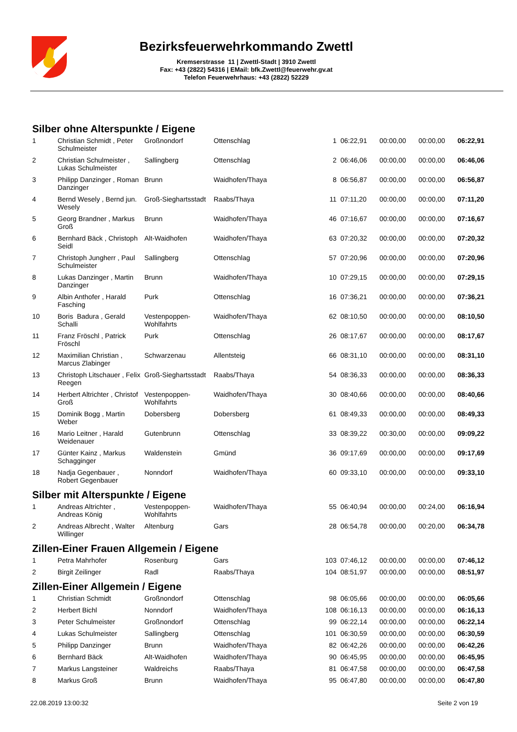Bezirksfeuerwehrkommando Zwettl
Kremserstrasse 11 | Zwettl-Stadt | 3910 Zwettl
Fax: +43 (2822) 54316 | EMail: bfk.Zwettl@feuerwehr.gv.at
Telefon Feuerwehrhaus: +43 (2822) 52229
Silber ohne Alterspunkte / Eigene
| 1 | Christian Schmidt , Peter Schulmeister | Großnondorf | Ottenschlag | 1 | 06:22,91 | 00:00,00 | 00:00,00 | 06:22,91 |
| 2 | Christian Schulmeister , Lukas Schulmeister | Sallingberg | Ottenschlag | 2 | 06:46,06 | 00:00,00 | 00:00,00 | 06:46,06 |
| 3 | Philipp Danzinger , Roman Danzinger | Brunn | Waidhofen/Thaya | 8 | 06:56,87 | 00:00,00 | 00:00,00 | 06:56,87 |
| 4 | Bernd Wesely , Bernd jun. Wesely | Groß-Sieghartsstadt | Raabs/Thaya | 11 | 07:11,20 | 00:00,00 | 00:00,00 | 07:11,20 |
| 5 | Georg Brandner , Markus Groß | Brunn | Waidhofen/Thaya | 46 | 07:16,67 | 00:00,00 | 00:00,00 | 07:16,67 |
| 6 | Bernhard Bäck , Christoph Seidl | Alt-Waidhofen | Waidhofen/Thaya | 63 | 07:20,32 | 00:00,00 | 00:00,00 | 07:20,32 |
| 7 | Christoph Jungherr , Paul Schulmeister | Sallingberg | Ottenschlag | 57 | 07:20,96 | 00:00,00 | 00:00,00 | 07:20,96 |
| 8 | Lukas Danzinger , Martin Danzinger | Brunn | Waidhofen/Thaya | 10 | 07:29,15 | 00:00,00 | 00:00,00 | 07:29,15 |
| 9 | Albin Anthofer , Harald Fasching | Purk | Ottenschlag | 16 | 07:36,21 | 00:00,00 | 00:00,00 | 07:36,21 |
| 10 | Boris Badura , Gerald Schalli | Vestenpoppen-Wohlfahrts | Waidhofen/Thaya | 62 | 08:10,50 | 00:00,00 | 00:00,00 | 08:10,50 |
| 11 | Franz Fröschl , Patrick Fröschl | Purk | Ottenschlag | 26 | 08:17,67 | 00:00,00 | 00:00,00 | 08:17,67 |
| 12 | Maximilian Christian , Marcus Zlabinger | Schwarzenau | Allentsteig | 66 | 08:31,10 | 00:00,00 | 00:00,00 | 08:31,10 |
| 13 | Christoph Litschauer , Felix Reegen | Groß-Sieghartsstadt | Raabs/Thaya | 54 | 08:36,33 | 00:00,00 | 00:00,00 | 08:36,33 |
| 14 | Herbert Altrichter , Christof Groß | Vestenpoppen-Wohlfahrts | Waidhofen/Thaya | 30 | 08:40,66 | 00:00,00 | 00:00,00 | 08:40,66 |
| 15 | Dominik Bogg , Martin Weber | Dobersberg | Dobersberg | 61 | 08:49,33 | 00:00,00 | 00:00,00 | 08:49,33 |
| 16 | Mario Leitner , Harald Weidenauer | Gutenbrunn | Ottenschlag | 33 | 08:39,22 | 00:30,00 | 00:00,00 | 09:09,22 |
| 17 | Günter Kainz , Markus Schagginger | Waldenstein | Gmünd | 36 | 09:17,69 | 00:00,00 | 00:00,00 | 09:17,69 |
| 18 | Nadja Gegenbauer , Robert Gegenbauer | Nonndorf | Waidhofen/Thaya | 60 | 09:33,10 | 00:00,00 | 00:00,00 | 09:33,10 |
Silber mit Alterspunkte / Eigene
| 1 | Andreas Altrichter , Andreas König | Vestenpoppen-Wohlfahrts | Waidhofen/Thaya | 55 | 06:40,94 | 00:00,00 | 00:24,00 | 06:16,94 |
| 2 | Andreas Albrecht , Walter Willinger | Altenburg | Gars | 28 | 06:54,78 | 00:00,00 | 00:20,00 | 06:34,78 |
Zillen-Einer Frauen Allgemein / Eigene
| 1 | Petra Mahrhofer | Rosenburg | Gars | 103 | 07:46,12 | 00:00,00 | 00:00,00 | 07:46,12 |
| 2 | Birgit Zeilinger | Radl | Raabs/Thaya | 104 | 08:51,97 | 00:00,00 | 00:00,00 | 08:51,97 |
Zillen-Einer Allgemein / Eigene
| 1 | Christian Schmidt | Großnondorf | Ottenschlag | 98 | 06:05,66 | 00:00,00 | 00:00,00 | 06:05,66 |
| 2 | Herbert Bichl | Nonndorf | Waidhofen/Thaya | 108 | 06:16,13 | 00:00,00 | 00:00,00 | 06:16,13 |
| 3 | Peter Schulmeister | Großnondorf | Ottenschlag | 99 | 06:22,14 | 00:00,00 | 00:00,00 | 06:22,14 |
| 4 | Lukas Schulmeister | Sallingberg | Ottenschlag | 101 | 06:30,59 | 00:00,00 | 00:00,00 | 06:30,59 |
| 5 | Philipp Danzinger | Brunn | Waidhofen/Thaya | 82 | 06:42,26 | 00:00,00 | 00:00,00 | 06:42,26 |
| 6 | Bernhard Bäck | Alt-Waidhofen | Waidhofen/Thaya | 90 | 06:45,95 | 00:00,00 | 00:00,00 | 06:45,95 |
| 7 | Markus Langsteiner | Waldreichs | Raabs/Thaya | 81 | 06:47,58 | 00:00,00 | 00:00,00 | 06:47,58 |
| 8 | Markus Groß | Brunn | Waidhofen/Thaya | 95 | 06:47,80 | 00:00,00 | 00:00,00 | 06:47,80 |
22.08.2019 13:00:32 Seite 2 von 19